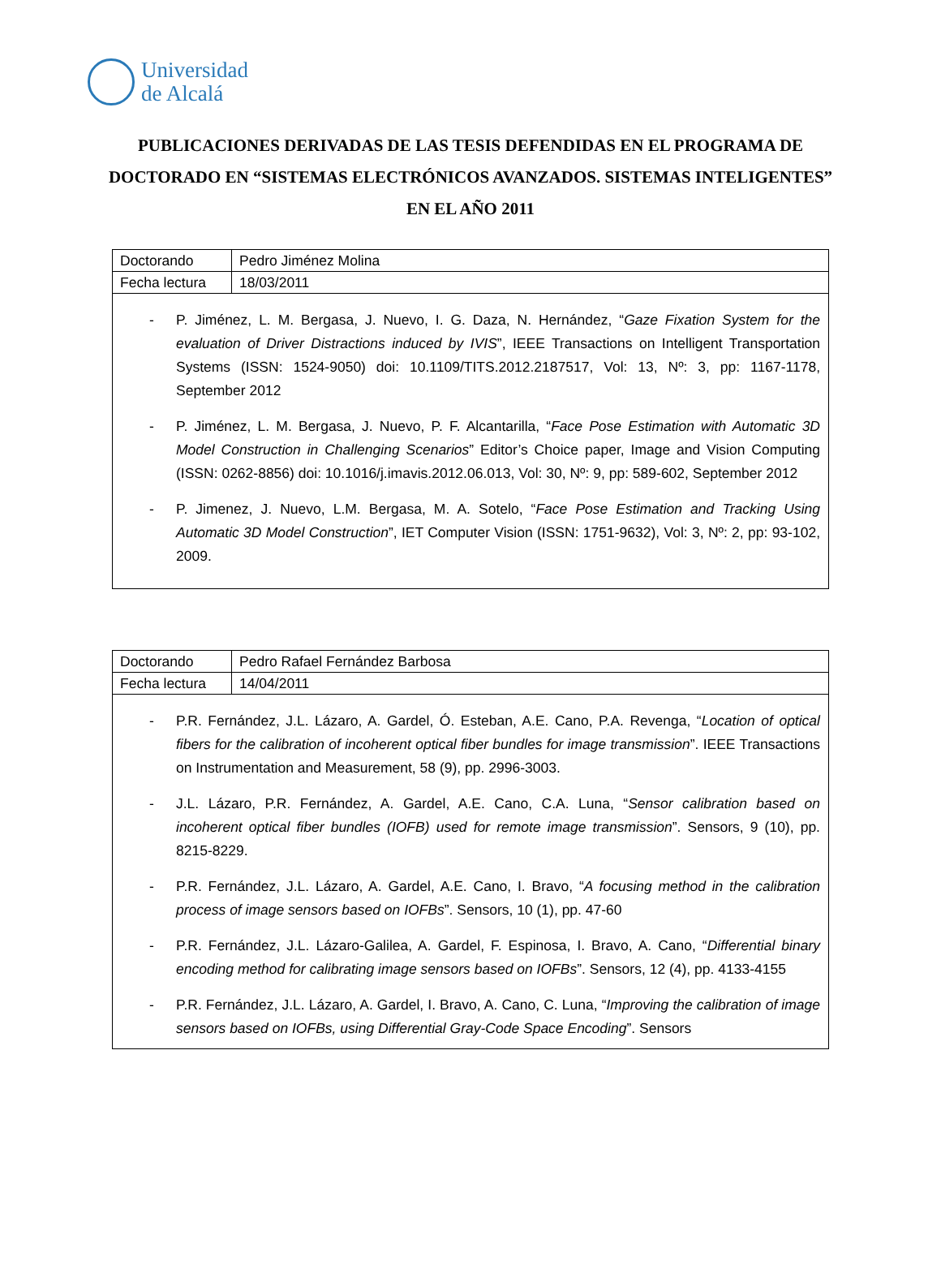Universidad
de Alcalá
PUBLICACIONES DERIVADAS DE LAS TESIS DEFENDIDAS EN EL PROGRAMA DE DOCTORADO EN “SISTEMAS ELECTRÓNICOS AVANZADOS. SISTEMAS INTELIGENTES” EN EL AÑO 2011
| Doctorando | Pedro Jiménez Molina |
| Fecha lectura | 18/03/2011 |
- P. Jiménez, L. M. Bergasa, J. Nuevo, I. G. Daza, N. Hernández, “Gaze Fixation System for the evaluation of Driver Distractions induced by IVIS”, IEEE Transactions on Intelligent Transportation Systems (ISSN: 1524-9050) doi: 10.1109/TITS.2012.2187517, Vol: 13, Nº: 3, pp: 1167-1178, September 2012
- P. Jiménez, L. M. Bergasa, J. Nuevo, P. F. Alcantarilla, “Face Pose Estimation with Automatic 3D Model Construction in Challenging Scenarios” Editor’s Choice paper, Image and Vision Computing (ISSN: 0262-8856) doi: 10.1016/j.imavis.2012.06.013, Vol: 30, Nº: 9, pp: 589-602, September 2012
- P. Jimenez, J. Nuevo, L.M. Bergasa, M. A. Sotelo, “Face Pose Estimation and Tracking Using Automatic 3D Model Construction”, IET Computer Vision (ISSN: 1751-9632), Vol: 3, Nº: 2, pp: 93-102, 2009.
| Doctorando | Pedro Rafael Fernández Barbosa |
| Fecha lectura | 14/04/2011 |
- P.R. Fernández, J.L. Lázaro, A. Gardel, Ó. Esteban, A.E. Cano, P.A. Revenga, “Location of optical fibers for the calibration of incoherent optical fiber bundles for image transmission”. IEEE Transactions on Instrumentation and Measurement, 58 (9), pp. 2996-3003.
- J.L. Lázaro, P.R. Fernández, A. Gardel, A.E. Cano, C.A. Luna, “Sensor calibration based on incoherent optical fiber bundles (IOFB) used for remote image transmission”. Sensors, 9 (10), pp. 8215-8229.
- P.R. Fernández, J.L. Lázaro, A. Gardel, A.E. Cano, I. Bravo, “A focusing method in the calibration process of image sensors based on IOFBs”. Sensors, 10 (1), pp. 47-60
- P.R. Fernández, J.L. Lázaro-Galilea, A. Gardel, F. Espinosa, I. Bravo, A. Cano, “Differential binary encoding method for calibrating image sensors based on IOFBs”. Sensors, 12 (4), pp. 4133-4155
- P.R. Fernández, J.L. Lázaro, A. Gardel, I. Bravo, A. Cano, C. Luna, “Improving the calibration of image sensors based on IOFBs, using Differential Gray-Code Space Encoding”. Sensors